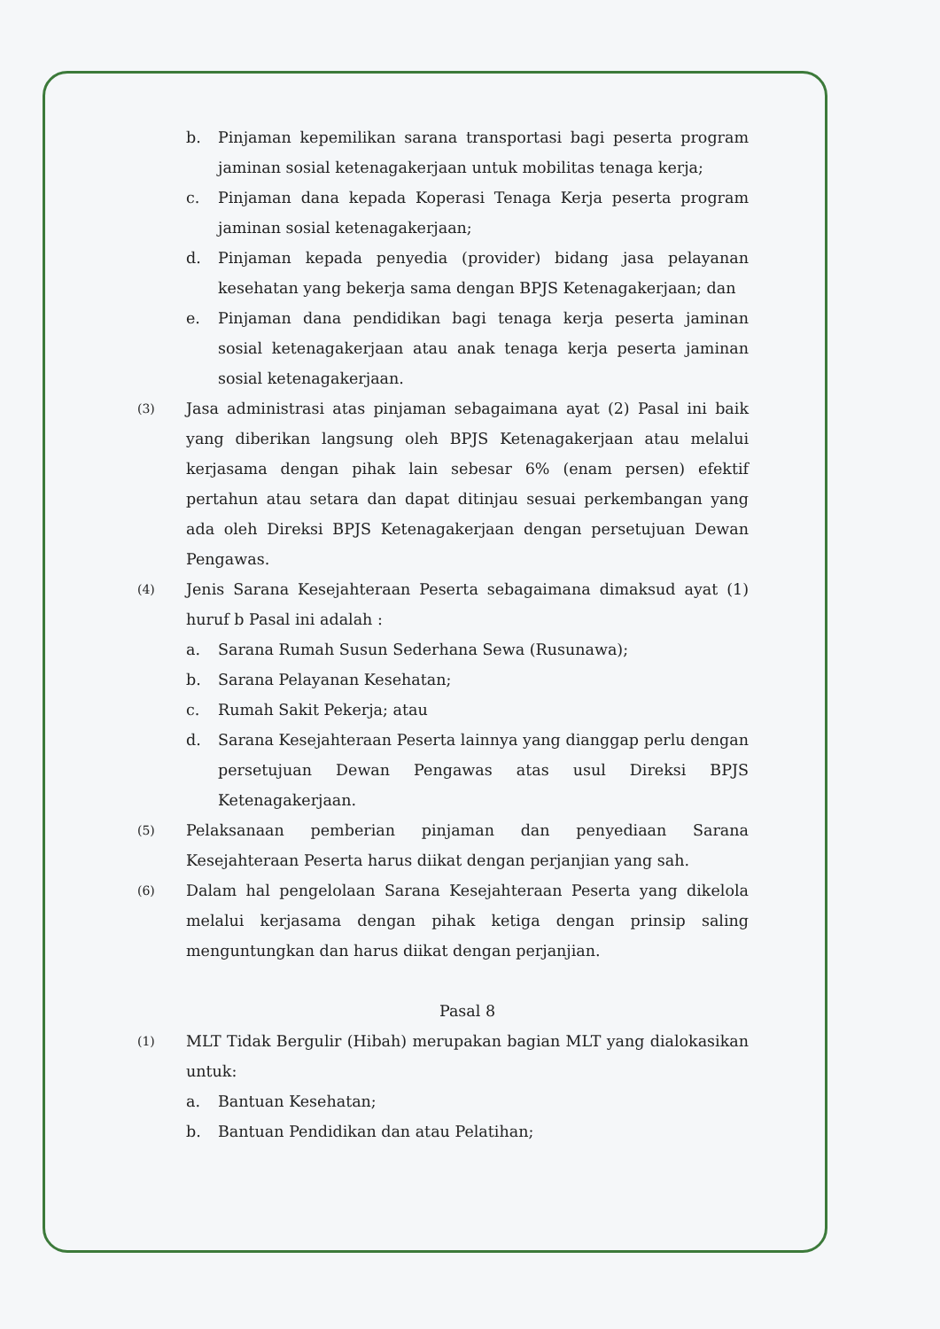b. Pinjaman kepemilikan sarana transportasi bagi peserta program jaminan sosial ketenagakerjaan untuk mobilitas tenaga kerja;
c. Pinjaman dana kepada Koperasi Tenaga Kerja peserta program jaminan sosial ketenagakerjaan;
d. Pinjaman kepada penyedia (provider) bidang jasa pelayanan kesehatan yang bekerja sama dengan BPJS Ketenagakerjaan; dan
e. Pinjaman dana pendidikan bagi tenaga kerja peserta jaminan sosial ketenagakerjaan atau anak tenaga kerja peserta jaminan sosial ketenagakerjaan.
(3)
Jasa administrasi atas pinjaman sebagaimana ayat (2) Pasal ini baik yang diberikan langsung oleh BPJS Ketenagakerjaan atau melalui kerjasama dengan pihak lain sebesar 6% (enam persen) efektif pertahun atau setara dan dapat ditinjau sesuai perkembangan yang ada oleh Direksi BPJS Ketenagakerjaan dengan persetujuan Dewan Pengawas.
(4)
Jenis Sarana Kesejahteraan Peserta sebagaimana dimaksud ayat (1) huruf b Pasal ini adalah :
a. Sarana Rumah Susun Sederhana Sewa (Rusunawa);
b. Sarana Pelayanan Kesehatan;
c. Rumah Sakit Pekerja; atau
d. Sarana Kesejahteraan Peserta lainnya yang dianggap perlu dengan persetujuan Dewan Pengawas atas usul Direksi BPJS Ketenagakerjaan.
(5)
Pelaksanaan pemberian pinjaman dan penyediaan Sarana Kesejahteraan Peserta harus diikat dengan perjanjian yang sah.
(6)
Dalam hal pengelolaan Sarana Kesejahteraan Peserta yang dikelola melalui kerjasama dengan pihak ketiga dengan prinsip saling menguntungkan dan harus diikat dengan perjanjian.
Pasal 8
(1)
MLT Tidak Bergulir (Hibah) merupakan bagian MLT yang dialokasikan untuk:
a. Bantuan Kesehatan;
b. Bantuan Pendidikan dan atau Pelatihan;